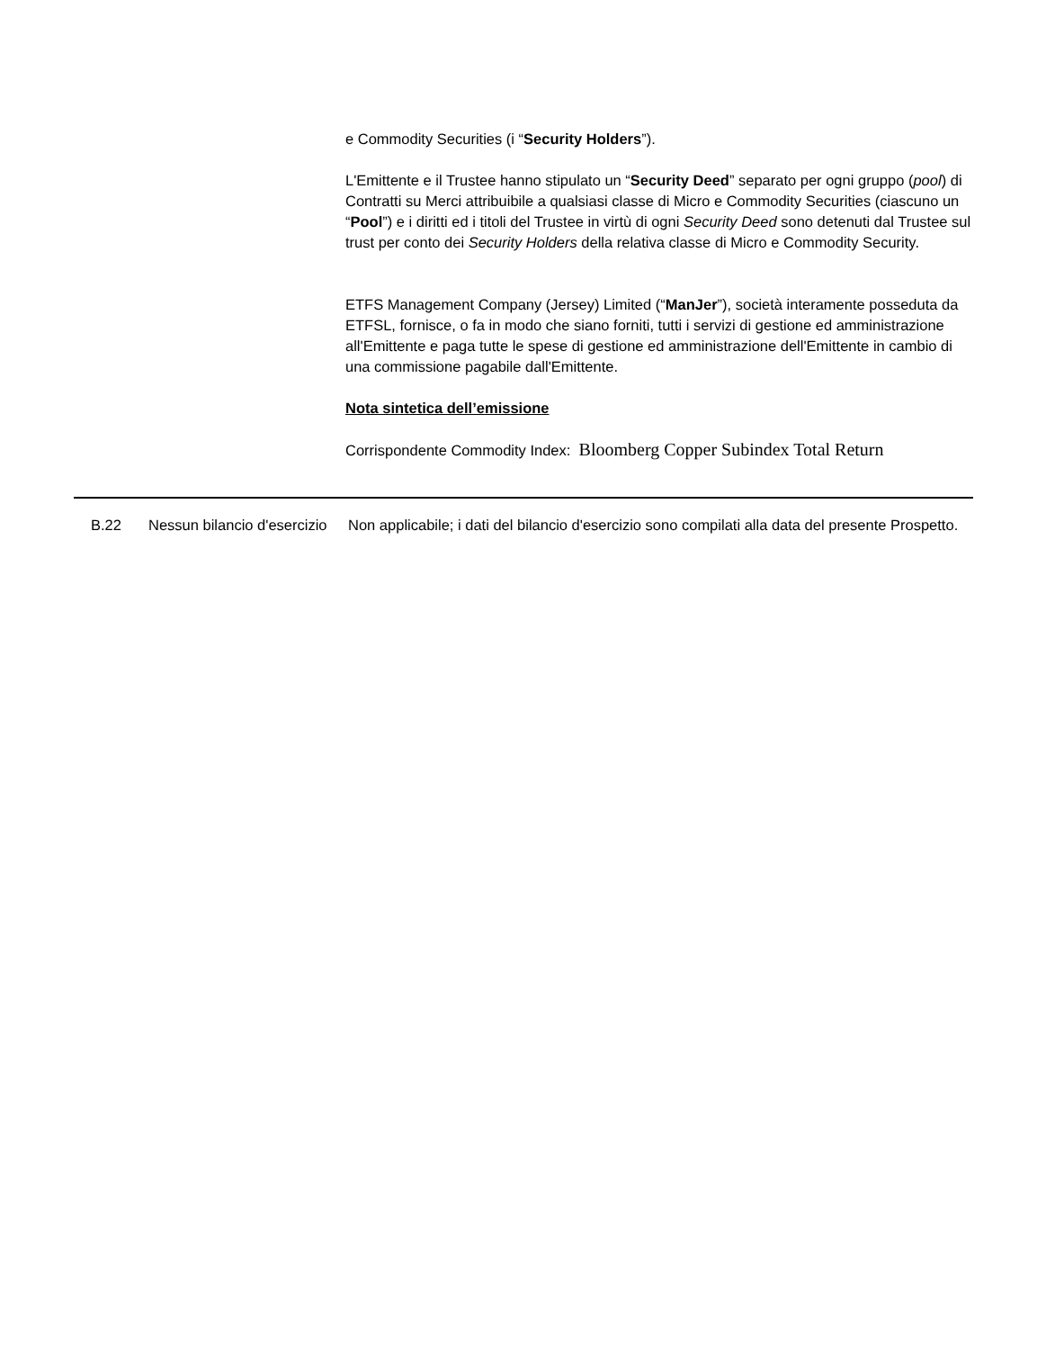e Commodity Securities (i “Security Holders”).
L'Emittente e il Trustee hanno stipulato un “Security Deed” separato per ogni gruppo (pool) di Contratti su Merci attribuibile a qualsiasi classe di Micro e Commodity Securities (ciascuno un “Pool”) e i diritti ed i titoli del Trustee in virtù di ogni Security Deed sono detenuti dal Trustee sul trust per conto dei Security Holders della relativa classe di Micro e Commodity Security.
ETFS Management Company (Jersey) Limited (“ManJer”), società interamente posseduta da ETFSL, fornisce, o fa in modo che siano forniti, tutti i servizi di gestione ed amministrazione all'Emittente e paga tutte le spese di gestione ed amministrazione dell'Emittente in cambio di una commissione pagabile dall'Emittente.
Nota sintetica dell’emissione
Corrispondente Commodity Index: Bloomberg Copper Subindex Total Return
| | B.22 | Nessun bilancio d'esercizio | Non applicabile; i dati del bilancio d'esercizio sono compilati alla data del presente Prospetto. |